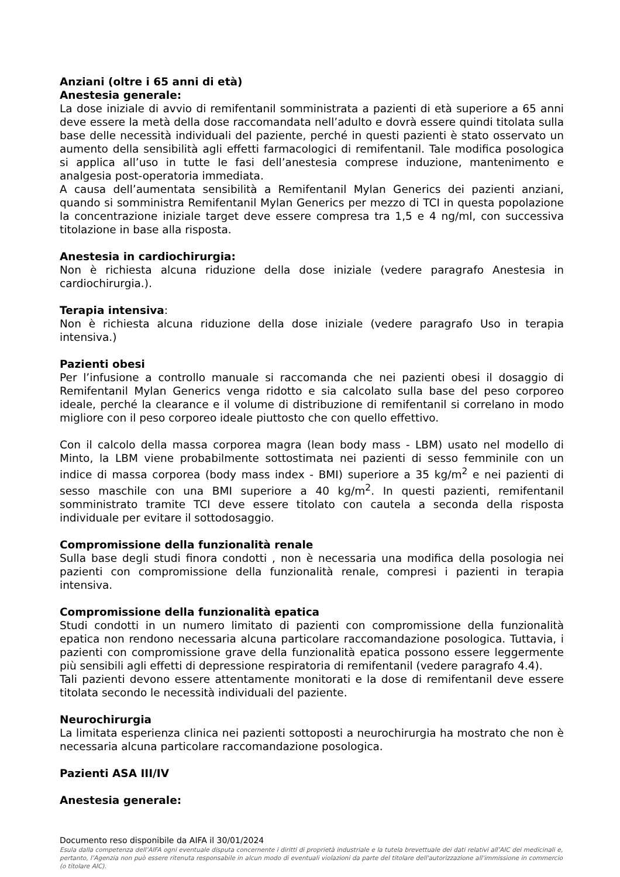Anziani (oltre i 65 anni di età)
Anestesia generale:
La dose iniziale di avvio di remifentanil somministrata a pazienti di età superiore a 65 anni deve essere la metà della dose raccomandata nell’adulto e dovrà essere quindi titolata sulla base delle necessità individuali del paziente, perché in questi pazienti è stato osservato un aumento della sensibilità agli effetti farmacologici di remifentanil. Tale modifica posologica si applica all’uso in tutte le fasi dell’anestesia comprese induzione, mantenimento e analgesia post-operatoria immediata.
A causa dell’aumentata sensibilità a Remifentanil Mylan Generics dei pazienti anziani, quando si somministra Remifentanil Mylan Generics per mezzo di TCI in questa popolazione la concentrazione iniziale target deve essere compresa tra 1,5 e 4 ng/ml, con successiva titolazione in base alla risposta.
Anestesia in cardiochirurgia:
Non è richiesta alcuna riduzione della dose iniziale (vedere paragrafo Anestesia in cardiochirurgia.).
Terapia intensiva:
Non è richiesta alcuna riduzione della dose iniziale (vedere paragrafo Uso in terapia intensiva.)
Pazienti obesi
Per l’infusione a controllo manuale si raccomanda che nei pazienti obesi il dosaggio di Remifentanil Mylan Generics venga ridotto e sia calcolato sulla base del peso corporeo ideale, perché la clearance e il volume di distribuzione di remifentanil si correlano in modo migliore con il peso corporeo ideale piuttosto che con quello effettivo.
Con il calcolo della massa corporea magra (lean body mass - LBM) usato nel modello di Minto, la LBM viene probabilmente sottostimata nei pazienti di sesso femminile con un indice di massa corporea (body mass index - BMI) superiore a 35 kg/m<sup>2</sup> e nei pazienti di sesso maschile con una BMI superiore a 40 kg/m<sup>2</sup>. In questi pazienti, remifentanil somministrato tramite TCI deve essere titolato con cautela a seconda della risposta individuale per evitare il sottodosaggio.
Compromissione della funzionalità renale
Sulla base degli studi finora condotti , non è necessaria una modifica della posologia nei pazienti con compromissione della funzionalità renale, compresi i pazienti in terapia intensiva.
Compromissione della funzionalità epatica
Studi condotti in un numero limitato di pazienti con compromissione della funzionalità epatica non rendono necessaria alcuna particolare raccomandazione posologica. Tuttavia, i pazienti con compromissione grave della funzionalità epatica possono essere leggermente più sensibili agli effetti di depressione respiratoria di remifentanil (vedere paragrafo 4.4).
Tali pazienti devono essere attentamente monitorati e la dose di remifentanil deve essere titolata secondo le necessità individuali del paziente.
Neurochirurgia
La limitata esperienza clinica nei pazienti sottoposti a neurochirurgia ha mostrato che non è necessaria alcuna particolare raccomandazione posologica.
Pazienti ASA III/IV
Anestesia generale:
Documento reso disponibile da AIFA il 30/01/2024
Esula dalla competenza dell’AIFA ogni eventuale disputa concernente i diritti di proprietà industriale e la tutela brevettuale dei dati relativi all’AIC dei medicinali e, pertanto, l’Agenzia non può essere ritenuta responsabile in alcun modo di eventuali violazioni da parte del titolare dell'autorizzazione all'immissione in commercio (o titolare AIC).